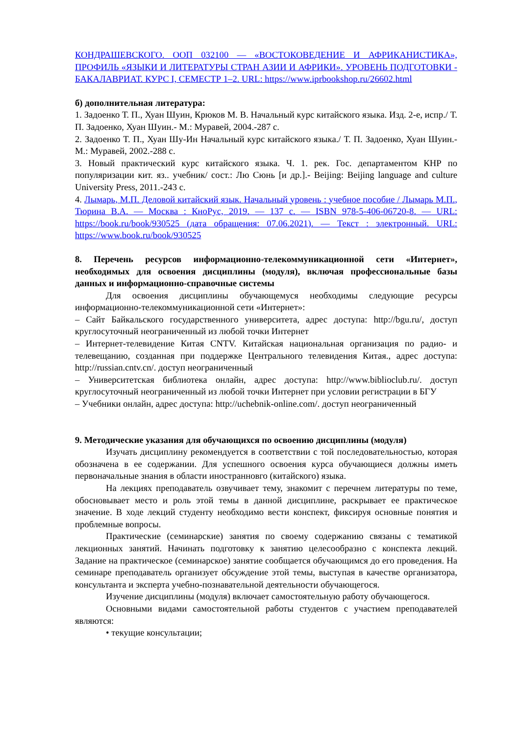КОНДРАШЕВСКОГО. ООП 032100 — «ВОСТОКОВЕДЕНИЕ И АФРИКАНИСТИКА», ПРОФИЛЬ «ЯЗЫКИ И ЛИТЕРАТУРЫ СТРАН АЗИИ И АФРИКИ». УРОВЕНЬ ПОДГОТОВКИ - БАКАЛАВРИАТ. КУРС I, СЕМЕСТР 1–2. URL: https://www.iprbookshop.ru/26602.html
б) дополнительная литература:
1. Задоенко Т. П., Хуан Шуин, Крюков М. В. Начальный курс китайского языка. Изд. 2-е, испр./ Т. П. Задоенко, Хуан Шуин.- М.: Муравей, 2004.-287 с.
2. Задоенко Т. П., Хуан Шу-Ин Начальный курс китайского языка./ Т. П. Задоенко, Хуан Шуин.- М.: Муравей, 2002.-288 с.
3. Новый практический курс китайского языка. Ч. 1. рек. Гос. департаментом КНР по популяризации кит. яз.. учебник/ сост.: Лю Сюнь [и др.].- Beijing: Beijing language and culture University Press, 2011.-243 с.
4. Лымарь, М.П. Деловой китайский язык. Начальный уровень : учебное пособие / Лымарь М.П., Тюрина В.А. — Москва : КноРус, 2019. — 137 с. — ISBN 978-5-406-06720-8. — URL: https://book.ru/book/930525 (дата обращения: 07.06.2021). — Текст : электронный. URL: https://www.book.ru/book/930525
8. Перечень ресурсов информационно-телекоммуникационной сети «Интернет», необходимых для освоения дисциплины (модуля), включая профессиональные базы данных и информационно-справочные системы
Для освоения дисциплины обучающемуся необходимы следующие ресурсы информационно-телекоммуникационной сети «Интернет»:
– Сайт Байкальского государственного университета, адрес доступа: http://bgu.ru/, доступ круглосуточный неограниченный из любой точки Интернет
– Интернет-телевидение Китая CNTV. Китайская национальная организация по радио- и телевещанию, созданная при поддержке Центрального телевидения Китая., адрес доступа: http://russian.cntv.cn/. доступ неограниченный
– Университетская библиотека онлайн, адрес доступа: http://www.biblioclub.ru/. доступ круглосуточный неограниченный из любой точки Интернет при условии регистрации в БГУ
– Учебники онлайн, адрес доступа: http://uchebnik-online.com/. доступ неограниченный
9. Методические указания для обучающихся по освоению дисциплины (модуля)
Изучать дисциплину рекомендуется в соответствии с той последовательностью, которая обозначена в ее содержании. Для успешного освоения курса обучающиеся должны иметь первоначальные знания в области иностранновго (китайского) языка.
На лекциях преподаватель озвучивает тему, знакомит с перечнем литературы по теме, обосновывает место и роль этой темы в данной дисциплине, раскрывает ее практическое значение. В ходе лекций студенту необходимо вести конспект, фиксируя основные понятия и проблемные вопросы.
Практические (семинарские) занятия по своему содержанию связаны с тематикой лекционных занятий. Начинать подготовку к занятию целесообразно с конспекта лекций. Задание на практическое (семинарское) занятие сообщается обучающимся до его проведения. На семинаре преподаватель организует обсуждение этой темы, выступая в качестве организатора, консультанта и эксперта учебно-познавательной деятельности обучающегося.
Изучение дисциплины (модуля) включает самостоятельную работу обучающегося.
Основными видами самостоятельной работы студентов с участием преподавателей являются:
• текущие консультации;